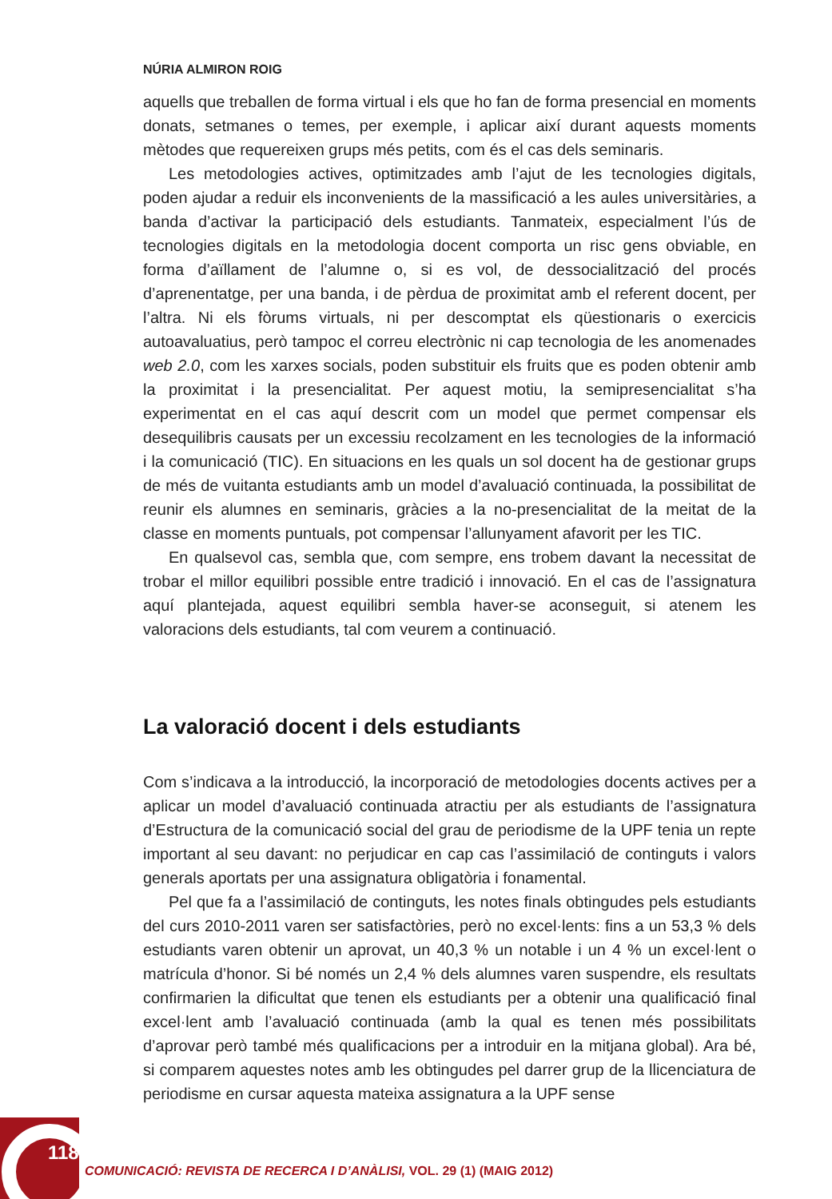NÚRIA ALMIRON ROIG
aquells que treballen de forma virtual i els que ho fan de forma presencial en moments donats, setmanes o temes, per exemple, i aplicar així durant aquests moments mètodes que requereixen grups més petits, com és el cas dels seminaris.
Les metodologies actives, optimitzades amb l’ajut de les tecnologies digitals, poden ajudar a reduir els inconvenients de la massificació a les aules universitàries, a banda d’activar la participació dels estudiants. Tanmateix, especialment l’ús de tecnologies digitals en la metodologia docent comporta un risc gens obviable, en forma d’aïllament de l’alumne o, si es vol, de dessocialització del procés d’aprenentatge, per una banda, i de pèrdua de proximitat amb el referent docent, per l’altra. Ni els fòrums virtuals, ni per descomptat els qüestionaris o exercicis autoavaluatius, però tampoc el correu electrònic ni cap tecnologia de les anomenades web 2.0, com les xarxes socials, poden substituir els fruits que es poden obtenir amb la proximitat i la presencialitat. Per aquest motiu, la semipresencialitat s’ha experimentat en el cas aquí descrit com un model que permet compensar els desequilibris causats per un excessiu recolzament en les tecnologies de la informació i la comunicació (TIC). En situacions en les quals un sol docent ha de gestionar grups de més de vuitanta estudiants amb un model d’avaluació continuada, la possibilitat de reunir els alumnes en seminaris, gràcies a la no-presencialitat de la meitat de la classe en moments puntuals, pot compensar l’allunyament afavorit per les TIC.
En qualsevol cas, sembla que, com sempre, ens trobem davant la necessitat de trobar el millor equilibri possible entre tradició i innovació. En el cas de l’assignatura aquí plantejada, aquest equilibri sembla haver-se aconseguit, si atenem les valoracions dels estudiants, tal com veurem a continuació.
La valoració docent i dels estudiants
Com s’indicava a la introducció, la incorporació de metodologies docents actives per a aplicar un model d’avaluació continuada atractiu per als estudiants de l’assignatura d’Estructura de la comunicació social del grau de periodisme de la UPF tenia un repte important al seu davant: no perjudicar en cap cas l’assimilació de continguts i valors generals aportats per una assignatura obligatòria i fonamental.
Pel que fa a l’assimilació de continguts, les notes finals obtingudes pels estudiants del curs 2010-2011 varen ser satisfactòries, però no excel·lents: fins a un 53,3 % dels estudiants varen obtenir un aprovat, un 40,3 % un notable i un 4 % un excel·lent o matrícula d’honor. Si bé només un 2,4 % dels alumnes varen suspendre, els resultats confirmarien la dificultat que tenen els estudiants per a obtenir una qualificació final excel·lent amb l’avaluació continuada (amb la qual es tenen més possibilitats d’aprovar però també més qualificacions per a introduir en la mitjana global). Ara bé, si comparem aquestes notes amb les obtingudes pel darrer grup de la llicenciatura de periodisme en cursar aquesta mateixa assignatura a la UPF sense
118
COMUNICACIÓ: REVISTA DE RECERCA I D’ANÀLISI, VOL. 29 (1) (MAIG 2012)